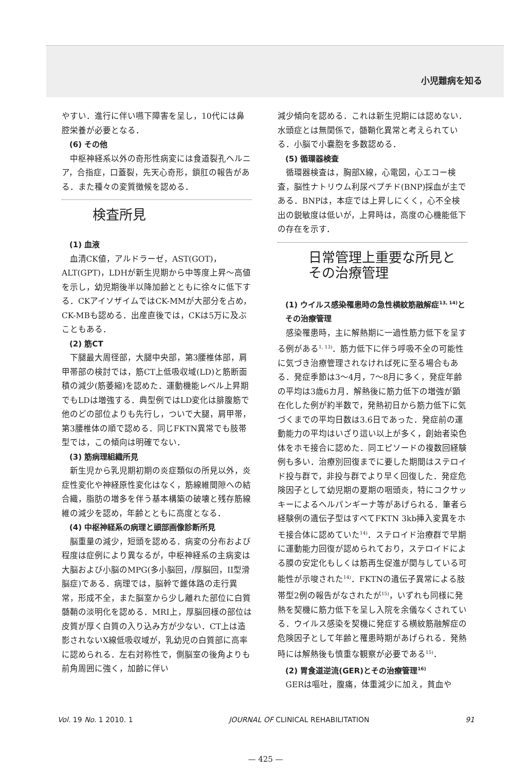小児難病を知る
やすい．進行に伴い嚥下障害を呈し，10代には鼻腔栄養が必要となる．
(6) その他
中枢神経系以外の奇形性病変には食道裂孔ヘルニア，合指症，口蓋裂，先天心奇形，鎖肛の報告がある．また種々の変質徴候を認める．
検査所見
(1) 血液
血清CK値，アルドラーゼ，AST(GOT)，ALT(GPT)，LDHが新生児期から中等度上昇～高値を示し，幼児期後半以降加齢とともに徐々に低下する．CKアイソザイムではCK-MMが大部分を占め，CK-MBも認める．出産直後では，CKは5万に及ぶこともある．
(2) 筋CT
下腿最大周径部，大腿中央部，第3腰椎体部，肩甲帯部の検討では，筋CT上低吸収域(LD)と筋断面積の減少(筋萎縮)を認めた．運動機能レベル上昇期でもLDは増強する．典型例ではLD変化は腓腹筋で他のどの部位よりも先行し，ついで大腿，肩甲帯，第3腰椎体の順で認める．同じFKTN異常でも肢帯型では，この傾向は明確でない．
(3) 筋病理組織所見
新生児から乳児期初期の炎症類似の所見以外，炎症性変化や神経原性変化はなく，筋線維間隙への結合織，脂肪の増多を伴う基本構築の破壊と残存筋線維の減少を認め，年齢とともに高度となる．
(4) 中枢神経系の病理と頭部画像診断所見
脳重量の減少，短頭を認める．病変の分布および程度は症例により異なるが，中枢神経系の主病変は大脳および小脳のMPG(多小脳回，/厚脳回，II型滑脳症)である．病理では，脳幹で錐体路の走行異常，形成不全，また脳室から少し離れた部位に白質髄鞘の淡明化を認める．MRI上，厚脳回様の部位は皮質が厚く白質の入り込み方が少ない．CT上は造影されないX線低吸収域が，乳幼児の白質部に高率に認められる．左右対称性で，側脳室の後角よりも前角周囲に強く，加齢に伴い
減少傾向を認める．これは新生児期には認めない．水頭症とは無関係で，髄鞘化異常と考えられている．小脳で小嚢胞を多数認める．
(5) 循環器検査
循環器検査は，胸部X線，心電図，心エコー検査，脳性ナトリウム利尿ペプチド(BNP)採血が主である．BNPは，本症では上昇しにくく，心不全検出の鋭敏度は低いが，上昇時は，高度の心機能低下の存在を示す．
日常管理上重要な所見とその治療管理
(1) ウイルス感染罹患時の急性横紋筋融解症<sup>13, 14)</sup>とその治療管理
感染罹患時，主に解熱期に一過性筋力低下を呈する例がある<sup>1, 13)</sup>．筋力低下に伴う呼吸不全の可能性に気づき治療管理されなければ死に至る場合もある．発症季節は3～4月，7～8月に多く，発症年齢の平均は3歳6カ月．解熱後に筋力低下の増強が顕在化した例が約半数で，発熱初日から筋力低下に気づくまでの平均日数は3.6日であった．発症前の運動能力の平均はいざり這い以上が多く，創始者染色体をホモ接合に認めた．同エピソードの複数回経験例も多い．治療別回復までに要した期間はステロイド投与群で，非投与群でより早く回復した．発症危険因子として幼児期の夏期の咽頭炎，特にコクサッキーによるヘルパンギーナ等があげられる．筆者ら経験例の遺伝子型はすべてFKTN 3kb挿入変異をホモ接合体に認めていた<sup>14)</sup>．ステロイド治療群で早期に運動能力回復が認められており，ステロイドによる膜の安定化もしくは筋再生促進が関与している可能性が示唆された<sup>14)</sup>．FKTNの遺伝子異常による肢帯型2例の報告がなされたが<sup>15)</sup>，いずれも同様に発熱を契機に筋力低下を呈し入院を余儀なくされている．ウイルス感染を契機に発症する横紋筋融解症の危険因子として年齢と罹患時期があげられる．発熱時には解熱後も慎重な観察が必要である<sup>15)</sup>．
(2) 胃食道逆流(GER)とその治療管理<sup>16)</sup>
GERは嘔吐，腹痛，体重減少に加え，貧血や
Vol. 19 No. 1 2010. 1 JOURNAL OF CLINICAL REHABILITATION 91
— 425 —